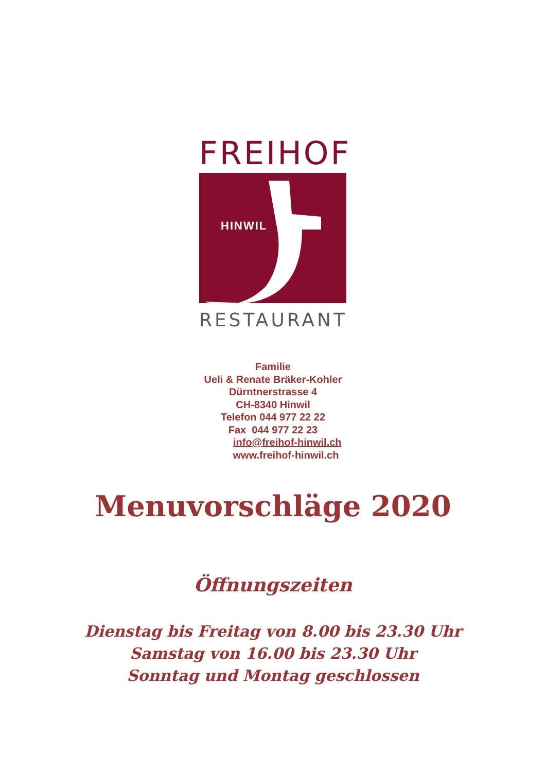FREIHOF
HINWIL
RESTAURANT
Familie
Ueli & Renate Bräker-Kohler
Dürntnerstrasse 4
CH-8340 Hinwil
Telefon 044 977 22 22
Fax 044 977 22 23
info@freihof-hinwil.ch
www.freihof-hinwil.ch
Menuvorschläge 2020
Öffnungszeiten
Dienstag bis Freitag von 8.00 bis 23.30 Uhr
Samstag von 16.00 bis 23.30 Uhr
Sonntag und Montag geschlossen